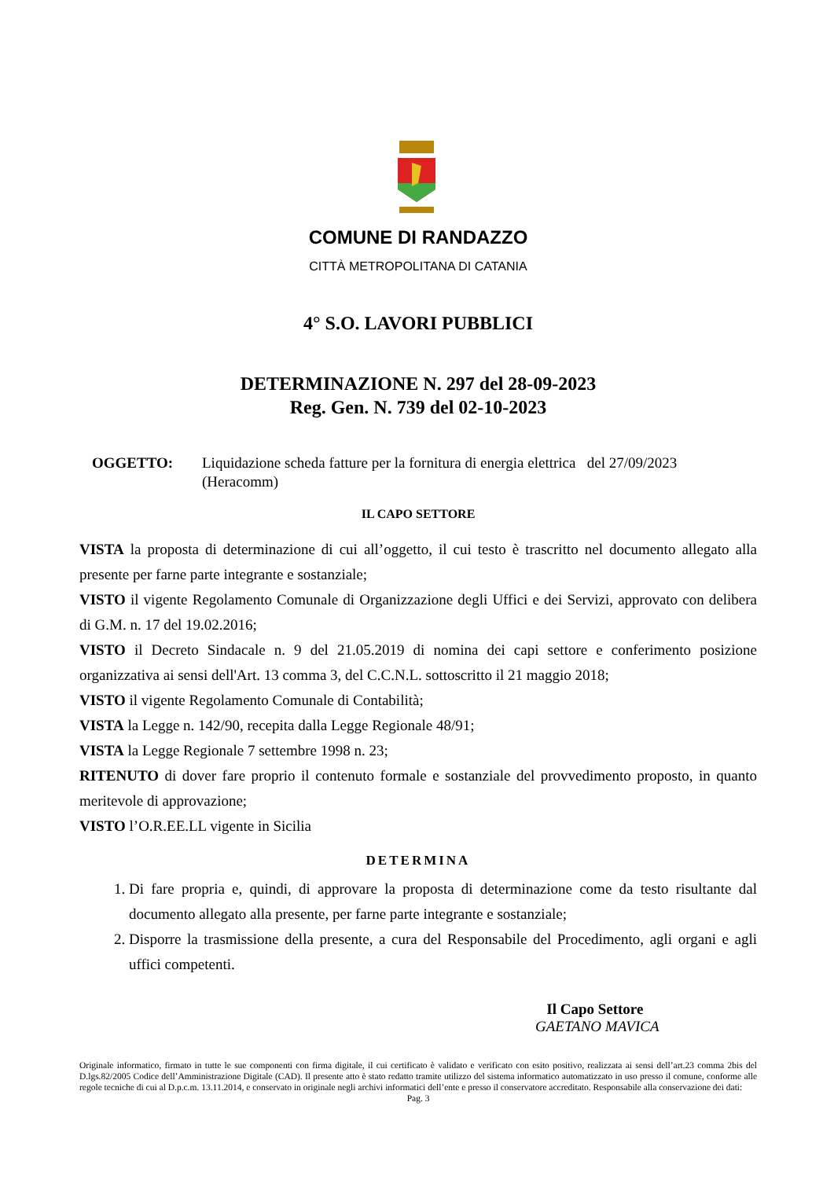COMUNE DI RANDAZZO
CITTÀ METROPOLITANA DI CATANIA
4° S.O. LAVORI PUBBLICI
DETERMINAZIONE N. 297 del 28-09-2023
Reg. Gen. N. 739 del 02-10-2023
OGGETTO: Liquidazione scheda fatture per la fornitura di energia elettrica del 27/09/2023 (Heracomm)
IL CAPO SETTORE
VISTA la proposta di determinazione di cui all’oggetto, il cui testo è trascritto nel documento allegato alla presente per farne parte integrante e sostanziale;
VISTO il vigente Regolamento Comunale di Organizzazione degli Uffici e dei Servizi, approvato con delibera di G.M. n. 17 del 19.02.2016;
VISTO il Decreto Sindacale n. 9 del 21.05.2019 di nomina dei capi settore e conferimento posizione organizzativa ai sensi dell'Art. 13 comma 3, del C.C.N.L. sottoscritto il 21 maggio 2018;
VISTO il vigente Regolamento Comunale di Contabilità;
VISTA la Legge n. 142/90, recepita dalla Legge Regionale 48/91;
VISTA la Legge Regionale 7 settembre 1998 n. 23;
RITENUTO di dover fare proprio il contenuto formale e sostanziale del provvedimento proposto, in quanto meritevole di approvazione;
VISTO l’O.R.EE.LL vigente in Sicilia
DETERMINA
1. Di fare propria e, quindi, di approvare la proposta di determinazione come da testo risultante dal documento allegato alla presente, per farne parte integrante e sostanziale;
2. Disporre la trasmissione della presente, a cura del Responsabile del Procedimento, agli organi e agli uffici competenti.
Il Capo Settore
GAETANO MAVICA
Originale informatico, firmato in tutte le sue componenti con firma digitale, il cui certificato è validato e verificato con esito positivo, realizzata ai sensi dell’art.23 comma 2bis del D.lgs.82/2005 Codice dell’Amministrazione Digitale (CAD). Il presente atto è stato redatto tramite utilizzo del sistema informatico automatizzato in uso presso il comune, conforme alle regole tecniche di cui al D.p.c.m. 13.11.2014, e conservato in originale negli archivi informatici dell’ente e presso il conservatore accreditato. Responsabile alla conservazione dei dati:
Pag. 3